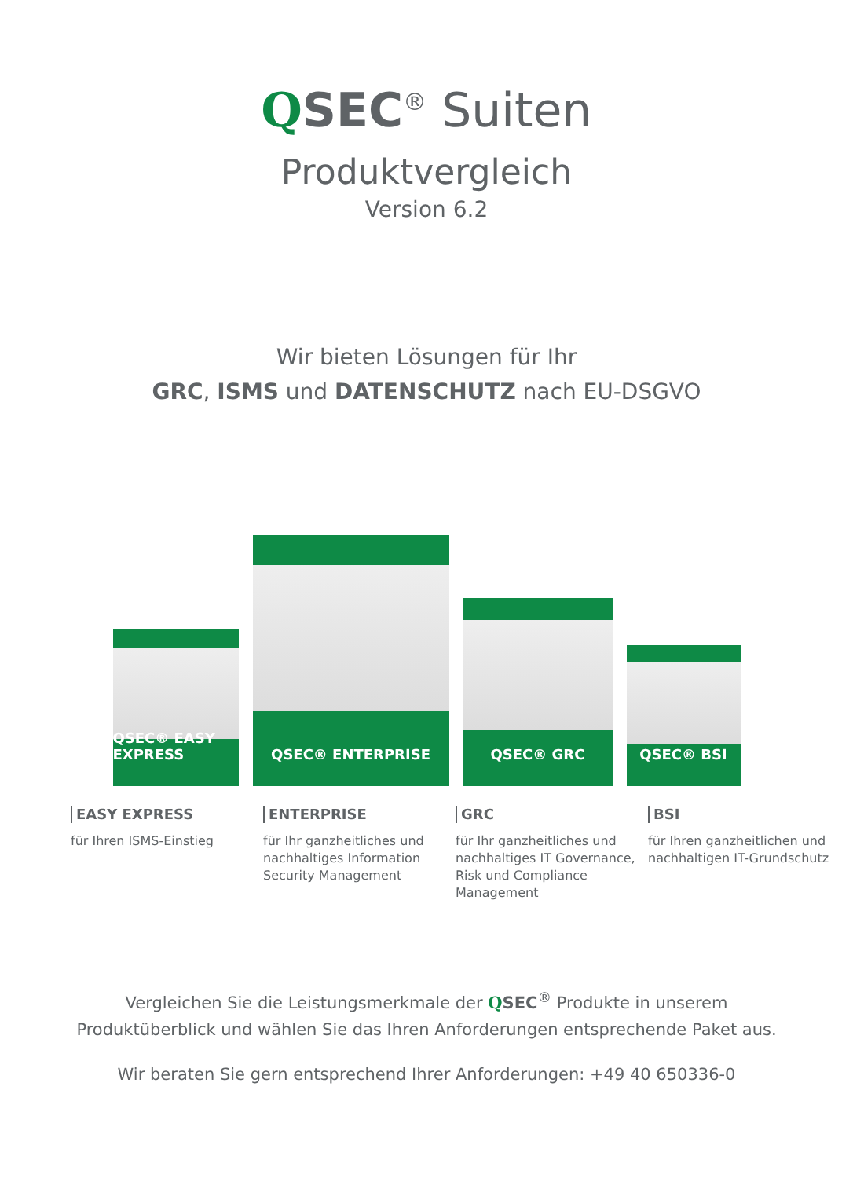QSEC<sup>®</sup> Suiten
Produktvergleich
Version 6.2
Wir bieten Lösungen für Ihr
GRC, ISMS und DATENSCHUTZ nach EU-DSGVO
QSEC® EASY EXPRESS
QSEC® ENTERPRISE
QSEC® GRC
QSEC® BSI
EASY EXPRESS
für Ihren ISMS-Einstieg
ENTERPRISE
für Ihr ganzheitliches und nachhaltiges Information Security Management
GRC
für Ihr ganzheitliches und nachhaltiges IT Governance, Risk und Compliance Management
BSI
für Ihren ganzheitlichen und nachhaltigen IT-Grundschutz
Vergleichen Sie die Leistungsmerkmale der QSEC<sup>®</sup> Produkte in unserem
Produktüberblick und wählen Sie das Ihren Anforderungen entsprechende Paket aus.
Wir beraten Sie gern entsprechend Ihrer Anforderungen: +49 40 650336-0